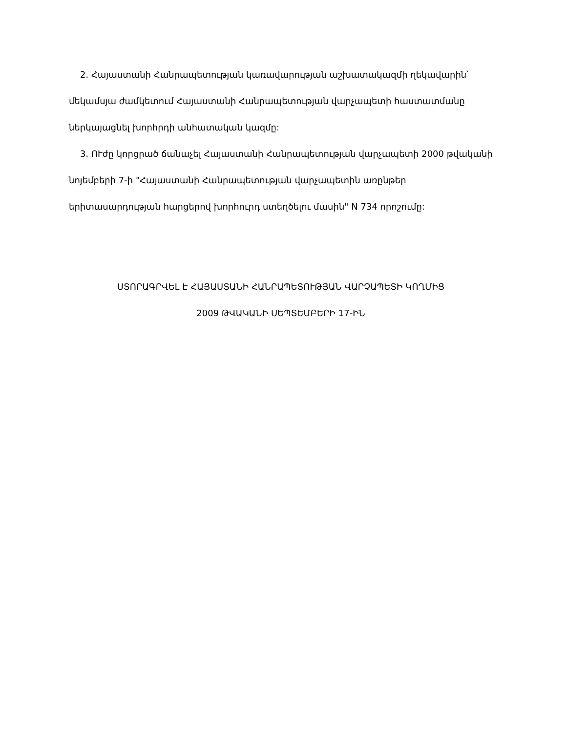2. Հայաստանի Հանրապետության կառավարության աշխատակազմի ղեկավարին՝ մեկամսյա ժամկետում Հայաստանի Հանրապետության վարչապետի հաստատմանը ներկայացնել խորհրդի անհատական կազմը:
3. ՈՒժը կորցրած ճանաչել Հայաստանի Հանրապետության վարչապետի 2000 թվականի նոյեմբերի 7-ի "Հայաստանի Հանրապետության վարչապետին առընթեր երիտասարդության հարցերով խորհուրդ ստեղծելու մասին" N 734 որոշումը:
ՍՏՈՐԱԳՐՎԵԼ Է ՀԱՅԱՍՏԱՆԻ ՀԱՆՐԱՊԵՏՈՒԹՅԱՆ ՎԱՐՉԱՊԵՏԻ ԿՈՂՄԻՑ
2009 ԹՎԱԿԱՆԻ ՍԵՊՏԵՄԲԵՐԻ 17-ԻՆ